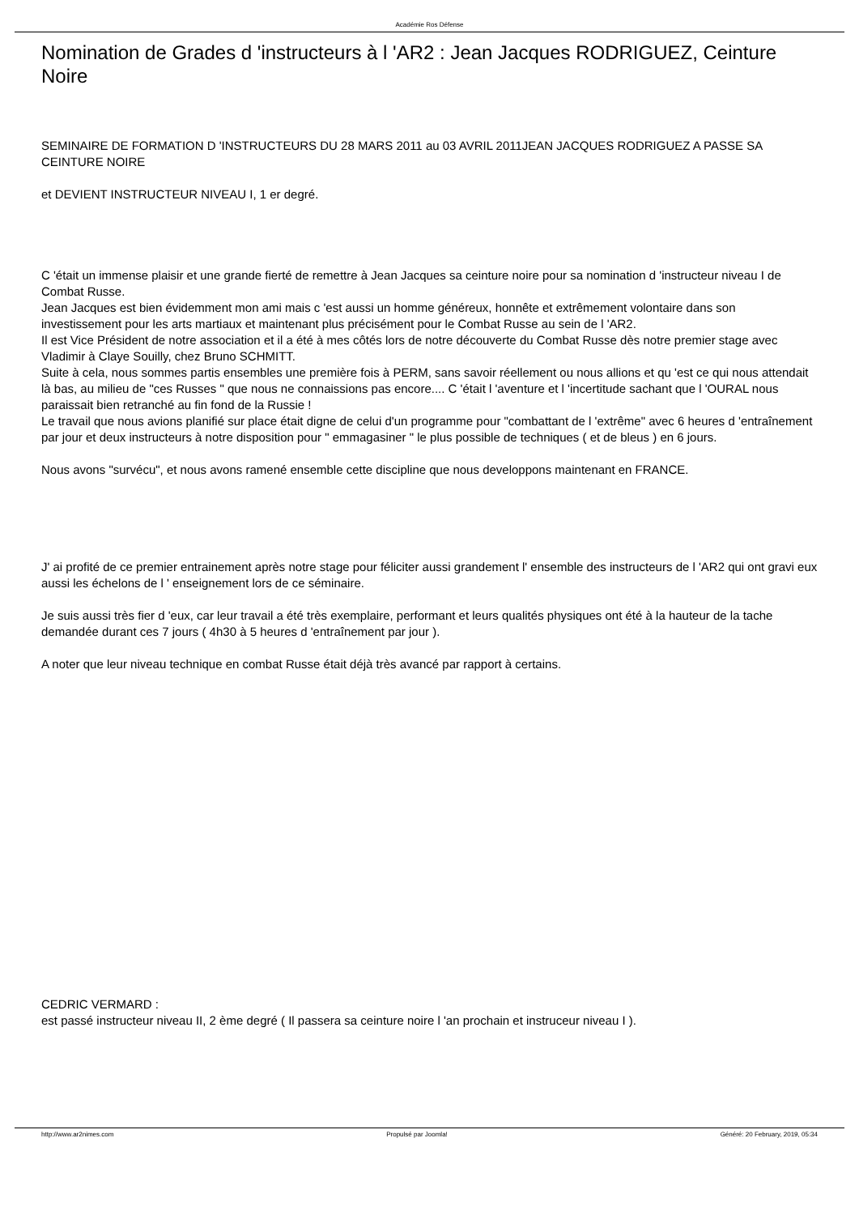Académie Ros Défense
Nomination de Grades d 'instructeurs à l 'AR2 : Jean Jacques RODRIGUEZ, Ceinture Noire
SEMINAIRE DE FORMATION D 'INSTRUCTEURS DU 28 MARS 2011 au 03 AVRIL 2011JEAN JACQUES RODRIGUEZ A PASSE SA CEINTURE NOIRE
et DEVIENT INSTRUCTEUR NIVEAU I, 1 er degré.
C 'était un immense plaisir et une grande fierté de remettre à Jean Jacques sa ceinture noire pour sa nomination d 'instructeur niveau I de Combat Russe.
Jean Jacques est bien évidemment mon ami mais c 'est aussi un homme généreux, honnête et extrêmement volontaire dans son investissement pour les arts martiaux et maintenant plus précisément pour le Combat Russe au sein de l 'AR2.
Il est Vice Président de notre association et il a été à mes côtés lors de notre découverte du Combat Russe dès notre premier stage avec Vladimir à Claye Souilly, chez Bruno SCHMITT.
Suite à cela, nous sommes partis ensembles une première fois à PERM, sans savoir réellement ou nous allions et qu 'est ce qui nous attendait là bas, au milieu de "ces Russes " que nous ne connaissions pas encore.... C 'était l 'aventure et l 'incertitude sachant que l 'OURAL nous paraissait bien retranché au fin fond de la Russie !
Le travail que nous avions planifié sur place était digne de celui d'un programme pour "combattant de l 'extrême" avec 6 heures d 'entraînement par jour et deux instructeurs à notre disposition pour " emmagasiner " le plus possible de techniques ( et de bleus ) en 6 jours.
Nous avons "survécu", et nous avons ramené ensemble cette discipline que nous developpons maintenant en FRANCE.
J' ai profité de ce premier entrainement après notre stage pour féliciter aussi grandement l' ensemble des instructeurs de l 'AR2 qui ont gravi eux aussi les échelons de l ' enseignement lors de ce séminaire.
Je suis aussi très fier d 'eux, car leur travail a été très exemplaire, performant et leurs qualités physiques ont été à la hauteur de la tache demandée durant ces 7 jours ( 4h30 à 5 heures d 'entraînement par jour ).
A noter que leur niveau technique en combat Russe était déjà très avancé par rapport à certains.
CEDRIC VERMARD :
est passé instructeur niveau II, 2 ème degré ( Il passera sa ceinture noire l 'an prochain et instruceur niveau I ).
http://www.ar2nimes.com Propulsé par Joomla! Généré: 20 February, 2019, 05:34